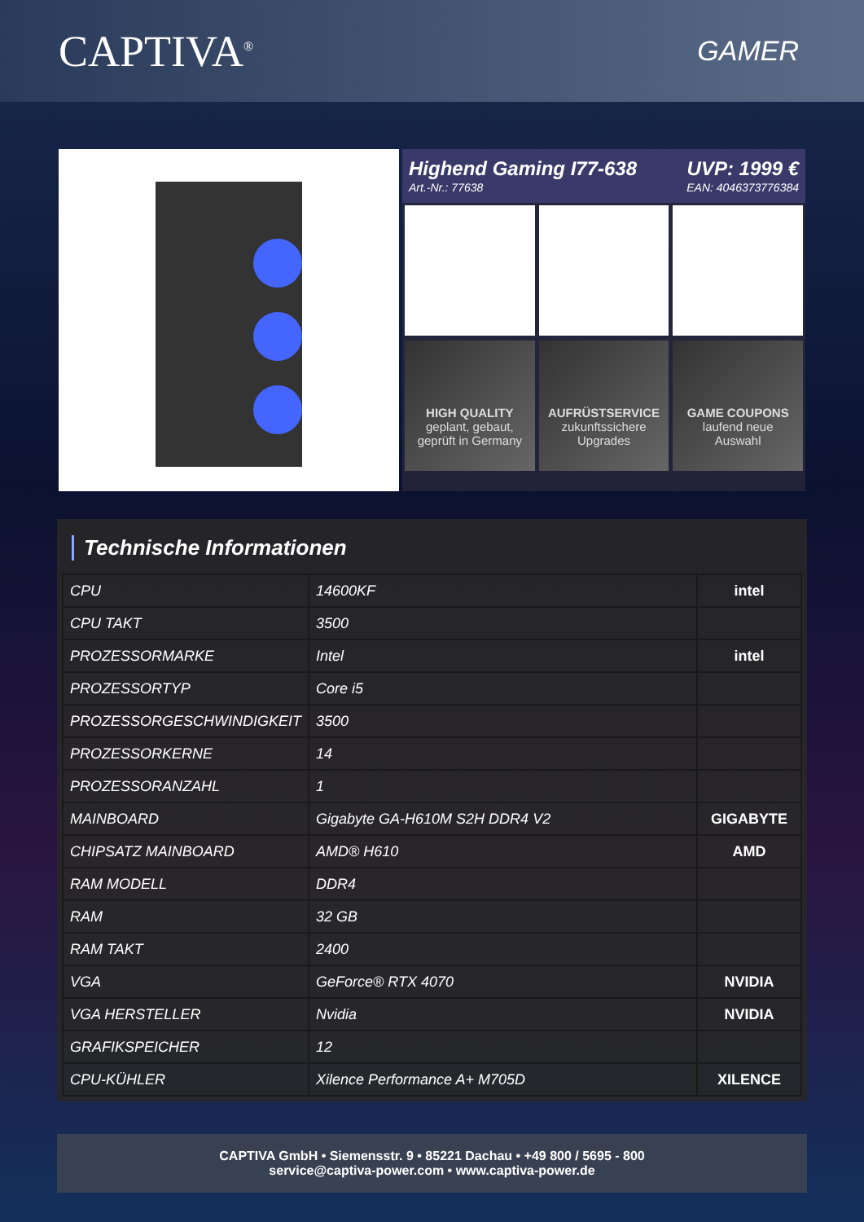CAPTIVA<sup>®</sup>
GAMER
Highend Gaming I77-638
Art.-Nr.: 77638
UVP: 1999 €
EAN: 4046373776384
HIGH QUALITY
geplant, gebaut,
geprüft in Germany
AUFRÜSTSERVICE
zukunftssichere
Upgrades
GAME COUPONS
laufend neue
Auswahl
Technische Informationen
| CPU | 14600KF | intel |
| CPU TAKT | 3500 | |
| PROZESSORMARKE | Intel | intel |
| PROZESSORTYP | Core i5 | |
| PROZESSORGESCHWINDIGKEIT | 3500 | |
| PROZESSORKERNE | 14 | |
| PROZESSORANZAHL | 1 | |
| MAINBOARD | Gigabyte GA-H610M S2H DDR4 V2 | GIGABYTE |
| CHIPSATZ MAINBOARD | AMD® H610 | AMD |
| RAM MODELL | DDR4 | |
| RAM | 32 GB | |
| RAM TAKT | 2400 | |
| VGA | GeForce® RTX 4070 | NVIDIA |
| VGA HERSTELLER | Nvidia | NVIDIA |
| GRAFIKSPEICHER | 12 | |
| CPU-KÜHLER | Xilence Performance A+ M705D | XILENCE |
CAPTIVA GmbH • Siemensstr. 9 • 85221 Dachau • +49 800 / 5695 - 800
service@captiva-power.com • www.captiva-power.de